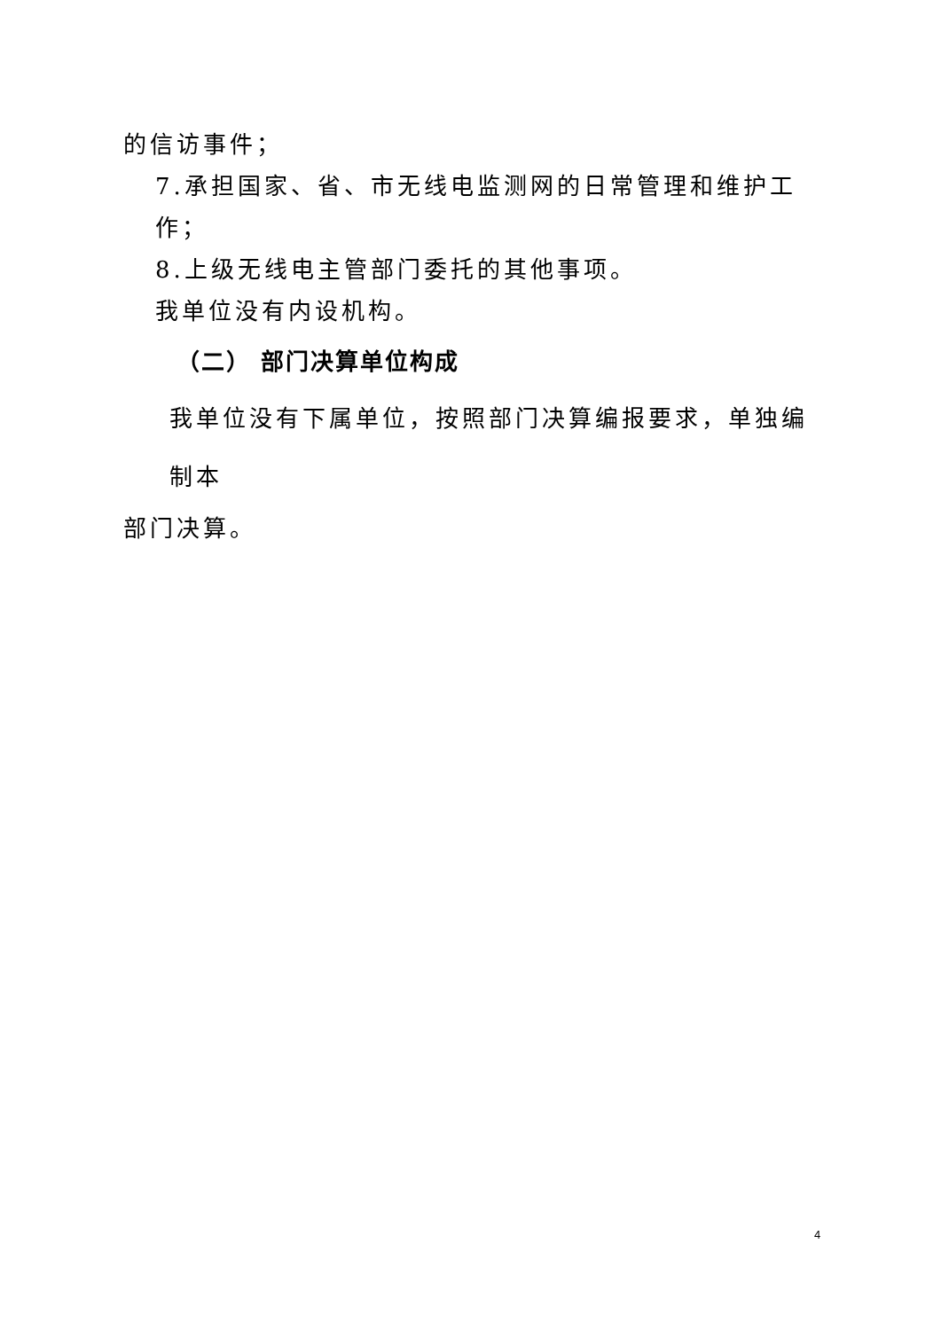的信访事件；
7.承担国家、省、市无线电监测网的日常管理和维护工作；
8.上级无线电主管部门委托的其他事项。
我单位没有内设机构。
（二） 部门决算单位构成
我单位没有下属单位，按照部门决算编报要求，单独编制本
部门决算。
4